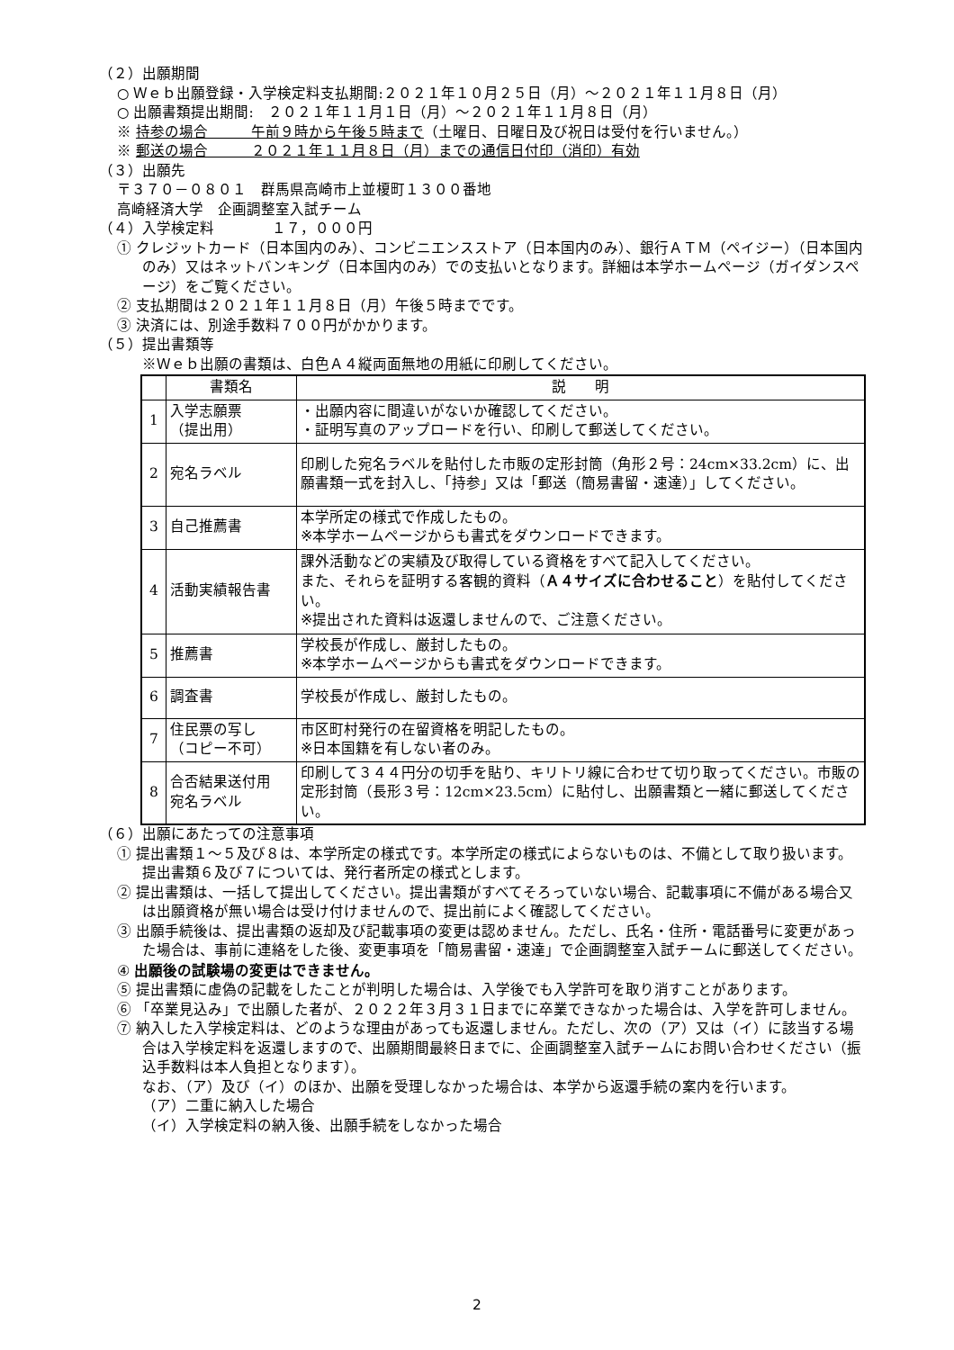（２）出願期間
○ Ｗｅｂ出願登録・入学検定料支払期間:２０２１年１０月２５日（月）～２０２１年１１月８日（月）
○ 出願書類提出期間:　２０２１年１１月１日（月）～２０２１年１１月８日（月）
※ 持参の場合　　　午前９時から午後５時まで（土曜日、日曜日及び祝日は受付を行いません。）
※ 郵送の場合　　　２０２１年１１月８日（月）までの通信日付印（消印）有効
（３）出願先
〒３７０－０８０１　群馬県高崎市上並榎町１３００番地
高崎経済大学　企画調整室入試チーム
（４）入学検定料　　　　１７，０００円
① クレジットカード（日本国内のみ）、コンビニエンスストア（日本国内のみ）、銀行ＡＴＭ（ペイジー）（日本国内のみ）又はネットバンキング（日本国内のみ）での支払いとなります。詳細は本学ホームページ（ガイダンスページ）をご覧ください。
② 支払期間は２０２１年１１月８日（月）午後５時までです。
③ 決済には、別途手数料７００円がかかります。
（５）提出書類等
※Ｗｅｂ出願の書類は、白色Ａ４縦両面無地の用紙に印刷してください。
| | 書類名 | 説 明 |
| 1 | 入学志願票 （提出用） | ・出願内容に間違いがないか確認してください。 ・証明写真のアップロードを行い、印刷して郵送してください。 |
| 2 | 宛名ラベル | 印刷した宛名ラベルを貼付した市販の定形封筒（角形２号：24cm×33.2cm）に、出願書類一式を封入し、「持参」又は「郵送（簡易書留・速達）」してください。 |
| 3 | 自己推薦書 | 本学所定の様式で作成したもの。 ※本学ホームページからも書式をダウンロードできます。 |
| 4 | 活動実績報告書 | 課外活動などの実績及び取得している資格をすべて記入してください。 また、それらを証明する客観的資料（ Ａ４サイズに合わせること ）を貼付してください。 ※提出された資料は返還しませんので、ご注意ください。 |
| 5 | 推薦書 | 学校長が作成し、厳封したもの。 ※本学ホームページからも書式をダウンロードできます。 |
| 6 | 調査書 | 学校長が作成し、厳封したもの。 |
| 7 | 住民票の写し （コピー不可） | 市区町村発行の在留資格を明記したもの。 ※日本国籍を有しない者のみ。 |
| 8 | 合否結果送付用 宛名ラベル | 印刷して３４４円分の切手を貼り、キリトリ線に合わせて切り取ってください。市販の定形封筒（長形３号：12cm×23.5cm）に貼付し、出願書類と一緒に郵送してください。 |
（６）出願にあたっての注意事項
① 提出書類１～５及び８は、本学所定の様式です。本学所定の様式によらないものは、不備として取り扱います。提出書類６及び７については、発行者所定の様式とします。
② 提出書類は、一括して提出してください。提出書類がすべてそろっていない場合、記載事項に不備がある場合又は出願資格が無い場合は受け付けませんので、提出前によく確認してください。
③ 出願手続後は、提出書類の返却及び記載事項の変更は認めません。ただし、氏名・住所・電話番号に変更があった場合は、事前に連絡をした後、変更事項を「簡易書留・速達」で企画調整室入試チームに郵送してください。
④ 出願後の試験場の変更はできません。
⑤ 提出書類に虚偽の記載をしたことが判明した場合は、入学後でも入学許可を取り消すことがあります。
⑥ 「卒業見込み」で出願した者が、２０２２年３月３１日までに卒業できなかった場合は、入学を許可しません。
⑦ 納入した入学検定料は、どのような理由があっても返還しません。ただし、次の（ア）又は（イ）に該当する場合は入学検定料を返還しますので、出願期間最終日までに、企画調整室入試チームにお問い合わせください（振込手数料は本人負担となります）。
なお、（ア）及び（イ）のほか、出願を受理しなかった場合は、本学から返還手続の案内を行います。
（ア）二重に納入した場合
（イ）入学検定料の納入後、出願手続をしなかった場合
2